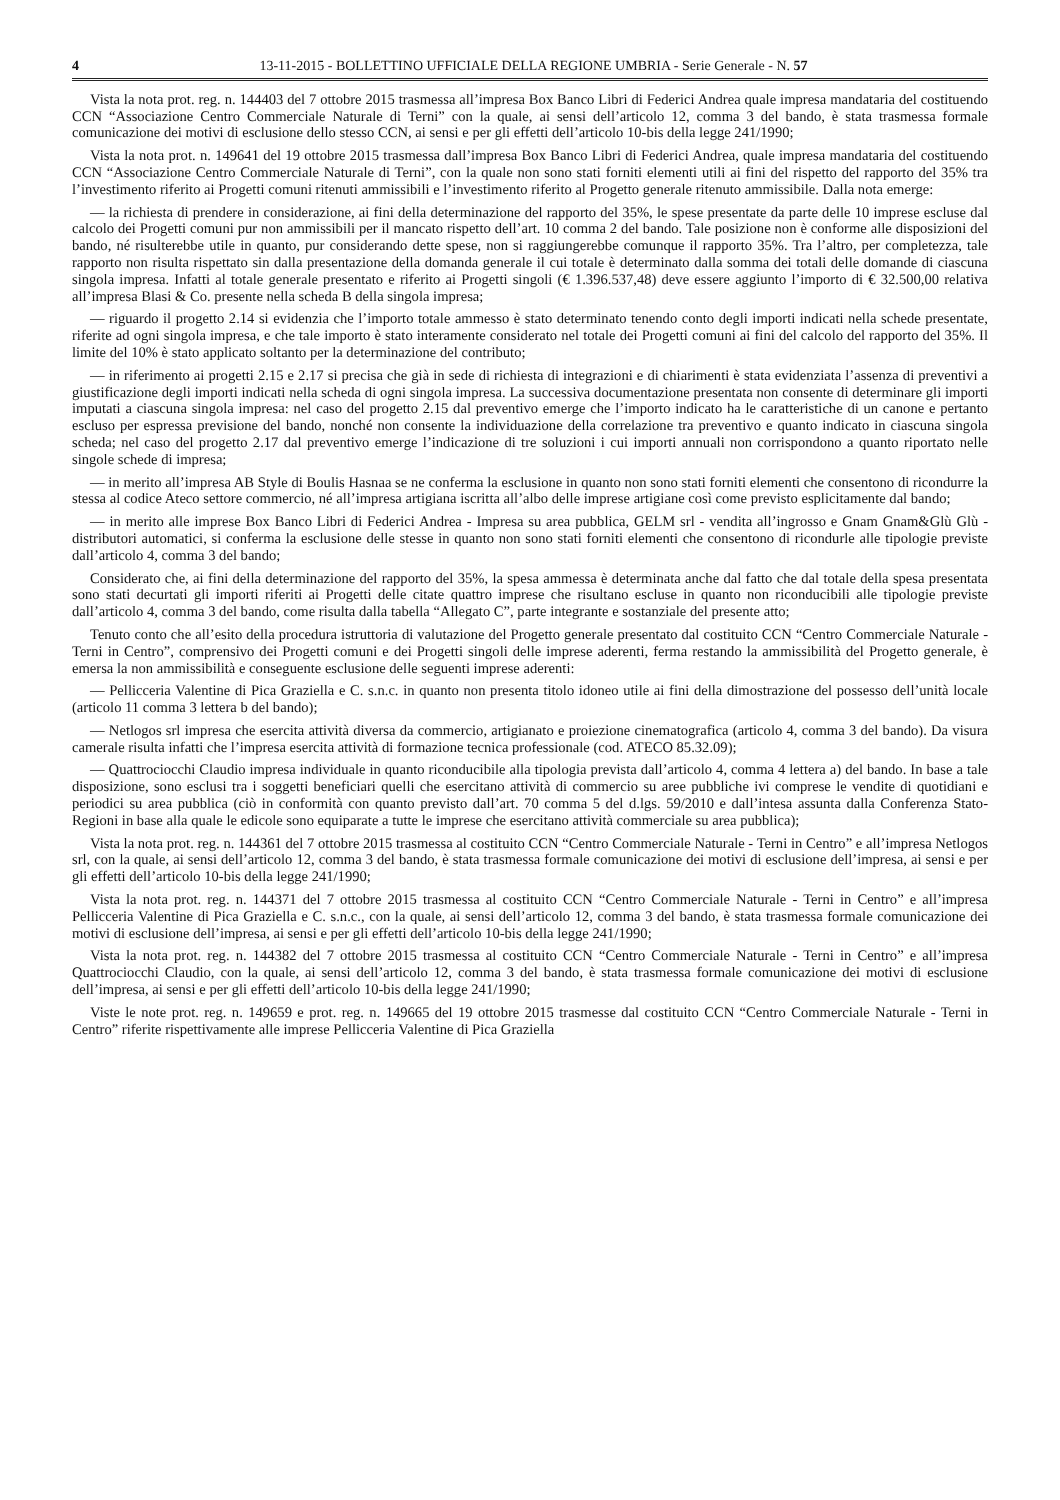4 13-11-2015 - BOLLETTINO UFFICIALE DELLA REGIONE UMBRIA - Serie Generale - N. 57
Vista la nota prot. reg. n. 144403 del 7 ottobre 2015 trasmessa all’impresa Box Banco Libri di Federici Andrea quale impresa mandataria del costituendo CCN “Associazione Centro Commerciale Naturale di Terni” con la quale, ai sensi dell’articolo 12, comma 3 del bando, è stata trasmessa formale comunicazione dei motivi di esclusione dello stesso CCN, ai sensi e per gli effetti dell’articolo 10-bis della legge 241/1990;
Vista la nota prot. n. 149641 del 19 ottobre 2015 trasmessa dall’impresa Box Banco Libri di Federici Andrea, quale impresa mandataria del costituendo CCN “Associazione Centro Commerciale Naturale di Terni”, con la quale non sono stati forniti elementi utili ai fini del rispetto del rapporto del 35% tra l’investimento riferito ai Progetti comuni ritenuti ammissibili e l’investimento riferito al Progetto generale ritenuto ammissibile. Dalla nota emerge:
— la richiesta di prendere in considerazione, ai fini della determinazione del rapporto del 35%, le spese presentate da parte delle 10 imprese escluse dal calcolo dei Progetti comuni pur non ammissibili per il mancato rispetto dell’art. 10 comma 2 del bando. Tale posizione non è conforme alle disposizioni del bando, né risulterebbe utile in quanto, pur considerando dette spese, non si raggiungerebbe comunque il rapporto 35%. Tra l’altro, per completezza, tale rapporto non risulta rispettato sin dalla presentazione della domanda generale il cui totale è determinato dalla somma dei totali delle domande di ciascuna singola impresa. Infatti al totale generale presentato e riferito ai Progetti singoli (€ 1.396.537,48) deve essere aggiunto l’importo di € 32.500,00 relativa all’impresa Blasi & Co. presente nella scheda B della singola impresa;
— riguardo il progetto 2.14 si evidenzia che l’importo totale ammesso è stato determinato tenendo conto degli importi indicati nella schede presentate, riferite ad ogni singola impresa, e che tale importo è stato interamente considerato nel totale dei Progetti comuni ai fini del calcolo del rapporto del 35%. Il limite del 10% è stato applicato soltanto per la determinazione del contributo;
— in riferimento ai progetti 2.15 e 2.17 si precisa che già in sede di richiesta di integrazioni e di chiarimenti è stata evidenziata l’assenza di preventivi a giustificazione degli importi indicati nella scheda di ogni singola impresa. La successiva documentazione presentata non consente di determinare gli importi imputati a ciascuna singola impresa: nel caso del progetto 2.15 dal preventivo emerge che l’importo indicato ha le caratteristiche di un canone e pertanto escluso per espressa previsione del bando, nonché non consente la individuazione della correlazione tra preventivo e quanto indicato in ciascuna singola scheda; nel caso del progetto 2.17 dal preventivo emerge l’indicazione di tre soluzioni i cui importi annuali non corrispondono a quanto riportato nelle singole schede di impresa;
— in merito all’impresa AB Style di Boulis Hasnaa se ne conferma la esclusione in quanto non sono stati forniti elementi che consentono di ricondurre la stessa al codice Ateco settore commercio, né all’impresa artigiana iscritta all’albo delle imprese artigiane così come previsto esplicitamente dal bando;
— in merito alle imprese Box Banco Libri di Federici Andrea - Impresa su area pubblica, GELM srl - vendita all’ingrosso e Gnam Gnam&Glù Glù - distributori automatici, si conferma la esclusione delle stesse in quanto non sono stati forniti elementi che consentono di ricondurle alle tipologie previste dall’articolo 4, comma 3 del bando;
Considerato che, ai fini della determinazione del rapporto del 35%, la spesa ammessa è determinata anche dal fatto che dal totale della spesa presentata sono stati decurtati gli importi riferiti ai Progetti delle citate quattro imprese che risultano escluse in quanto non riconducibili alle tipologie previste dall’articolo 4, comma 3 del bando, come risulta dalla tabella “Allegato C”, parte integrante e sostanziale del presente atto;
Tenuto conto che all’esito della procedura istruttoria di valutazione del Progetto generale presentato dal costituito CCN “Centro Commerciale Naturale - Terni in Centro”, comprensivo dei Progetti comuni e dei Progetti singoli delle imprese aderenti, ferma restando la ammissibilità del Progetto generale, è emersa la non ammissibilità e conseguente esclusione delle seguenti imprese aderenti:
— Pellicceria Valentine di Pica Graziella e C. s.n.c. in quanto non presenta titolo idoneo utile ai fini della dimostrazione del possesso dell’unità locale (articolo 11 comma 3 lettera b del bando);
— Netlogos srl impresa che esercita attività diversa da commercio, artigianato e proiezione cinematografica (articolo 4, comma 3 del bando). Da visura camerale risulta infatti che l’impresa esercita attività di formazione tecnica professionale (cod. ATECO 85.32.09);
— Quattrociocchi Claudio impresa individuale in quanto riconducibile alla tipologia prevista dall’articolo 4, comma 4 lettera a) del bando. In base a tale disposizione, sono esclusi tra i soggetti beneficiari quelli che esercitano attività di commercio su aree pubbliche ivi comprese le vendite di quotidiani e periodici su area pubblica (ciò in conformità con quanto previsto dall’art. 70 comma 5 del d.lgs. 59/2010 e dall’intesa assunta dalla Conferenza Stato-Regioni in base alla quale le edicole sono equiparate a tutte le imprese che esercitano attività commerciale su area pubblica);
Vista la nota prot. reg. n. 144361 del 7 ottobre 2015 trasmessa al costituito CCN “Centro Commerciale Naturale - Terni in Centro” e all’impresa Netlogos srl, con la quale, ai sensi dell’articolo 12, comma 3 del bando, è stata trasmessa formale comunicazione dei motivi di esclusione dell’impresa, ai sensi e per gli effetti dell’articolo 10-bis della legge 241/1990;
Vista la nota prot. reg. n. 144371 del 7 ottobre 2015 trasmessa al costituito CCN “Centro Commerciale Naturale - Terni in Centro” e all’impresa Pellicceria Valentine di Pica Graziella e C. s.n.c., con la quale, ai sensi dell’articolo 12, comma 3 del bando, è stata trasmessa formale comunicazione dei motivi di esclusione dell’impresa, ai sensi e per gli effetti dell’articolo 10-bis della legge 241/1990;
Vista la nota prot. reg. n. 144382 del 7 ottobre 2015 trasmessa al costituito CCN “Centro Commerciale Naturale - Terni in Centro” e all’impresa Quattrociocchi Claudio, con la quale, ai sensi dell’articolo 12, comma 3 del bando, è stata trasmessa formale comunicazione dei motivi di esclusione dell’impresa, ai sensi e per gli effetti dell’articolo 10-bis della legge 241/1990;
Viste le note prot. reg. n. 149659 e prot. reg. n. 149665 del 19 ottobre 2015 trasmesse dal costituito CCN “Centro Commerciale Naturale - Terni in Centro” riferite rispettivamente alle imprese Pellicceria Valentine di Pica Graziella